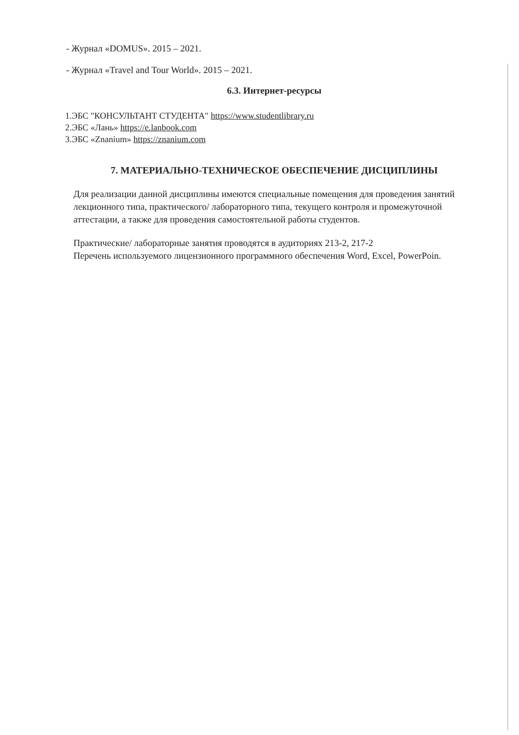- Журнал «DOMUS». 2015 – 2021.
- Журнал «Travel and Tour World». 2015 – 2021.
6.3. Интернет-ресурсы
1.ЭБС "КОНСУЛЬТАНТ СТУДЕНТА" https://www.studentlibrary.ru
2.ЭБС «Лань» https://e.lanbook.com
3.ЭБС «Znanium» https://znanium.com
7. МАТЕРИАЛЬНО-ТЕХНИЧЕСКОЕ ОБЕСПЕЧЕНИЕ ДИСЦИПЛИНЫ
Для реализации данной дисциплины имеются специальные помещения для проведения занятий лекционного типа, практического/ лабораторного типа, текущего контроля и промежуточной аттестации, а также для проведения самостоятельной работы студентов.
Практические/ лабораторные занятия проводятся в аудиториях 213-2, 217-2
Перечень используемого лицензионного программного обеспечения Word, Excel, PowerPoin.